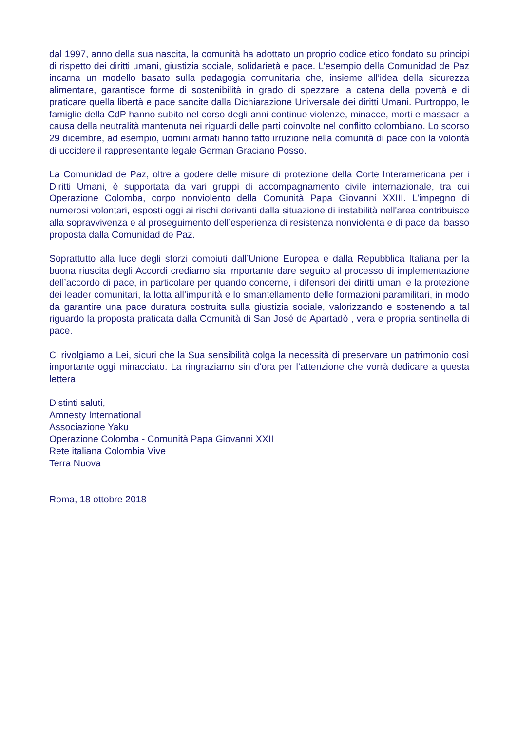dal 1997, anno della sua nascita, la comunità ha adottato un proprio codice etico fondato su principi di rispetto dei diritti umani, giustizia sociale, solidarietà e pace. L’esempio della Comunidad de Paz incarna un modello basato sulla pedagogia comunitaria che, insieme all’idea della sicurezza alimentare, garantisce forme di sostenibilità in grado di spezzare la catena della povertà e di praticare quella libertà e pace sancite dalla Dichiarazione Universale dei diritti Umani. Purtroppo, le famiglie della CdP hanno subito nel corso degli anni continue violenze, minacce, morti e massacri a causa della neutralità mantenuta nei riguardi delle parti coinvolte nel conflitto colombiano. Lo scorso 29 dicembre, ad esempio, uomini armati hanno fatto irruzione nella comunità di pace con la volontà di uccidere il rappresentante legale German Graciano Posso.
La Comunidad de Paz, oltre a godere delle misure di protezione della Corte Interamericana per i Diritti Umani, è supportata da vari gruppi di accompagnamento civile internazionale, tra cui Operazione Colomba, corpo nonviolento della Comunità Papa Giovanni XXIII. L’impegno di numerosi volontari, esposti oggi ai rischi derivanti dalla situazione di instabilità nell'area contribuisce alla sopravvivenza e al proseguimento dell’esperienza di resistenza nonviolenta e di pace dal basso proposta dalla Comunidad de Paz.
Soprattutto alla luce degli sforzi compiuti dall’Unione Europea e dalla Repubblica Italiana per la buona riuscita degli Accordi crediamo sia importante dare seguito al processo di implementazione dell’accordo di pace, in particolare per quando concerne, i difensori dei diritti umani e la protezione dei leader comunitari, la lotta all’impunità e lo smantellamento delle formazioni paramilitari, in modo da garantire una pace duratura costruita sulla giustizia sociale, valorizzando e sostenendo a tal riguardo la proposta praticata dalla Comunità di San José de Apartadò , vera e propria sentinella di pace.
Ci rivolgiamo a Lei, sicuri che la Sua sensibilità colga la necessità di preservare un patrimonio così importante oggi minacciato. La ringraziamo sin d’ora per l’attenzione che vorrà dedicare a questa lettera.
Distinti saluti,
Amnesty International
Associazione Yaku
Operazione Colomba - Comunità Papa Giovanni XXII
Rete italiana Colombia Vive
Terra Nuova
Roma, 18 ottobre 2018